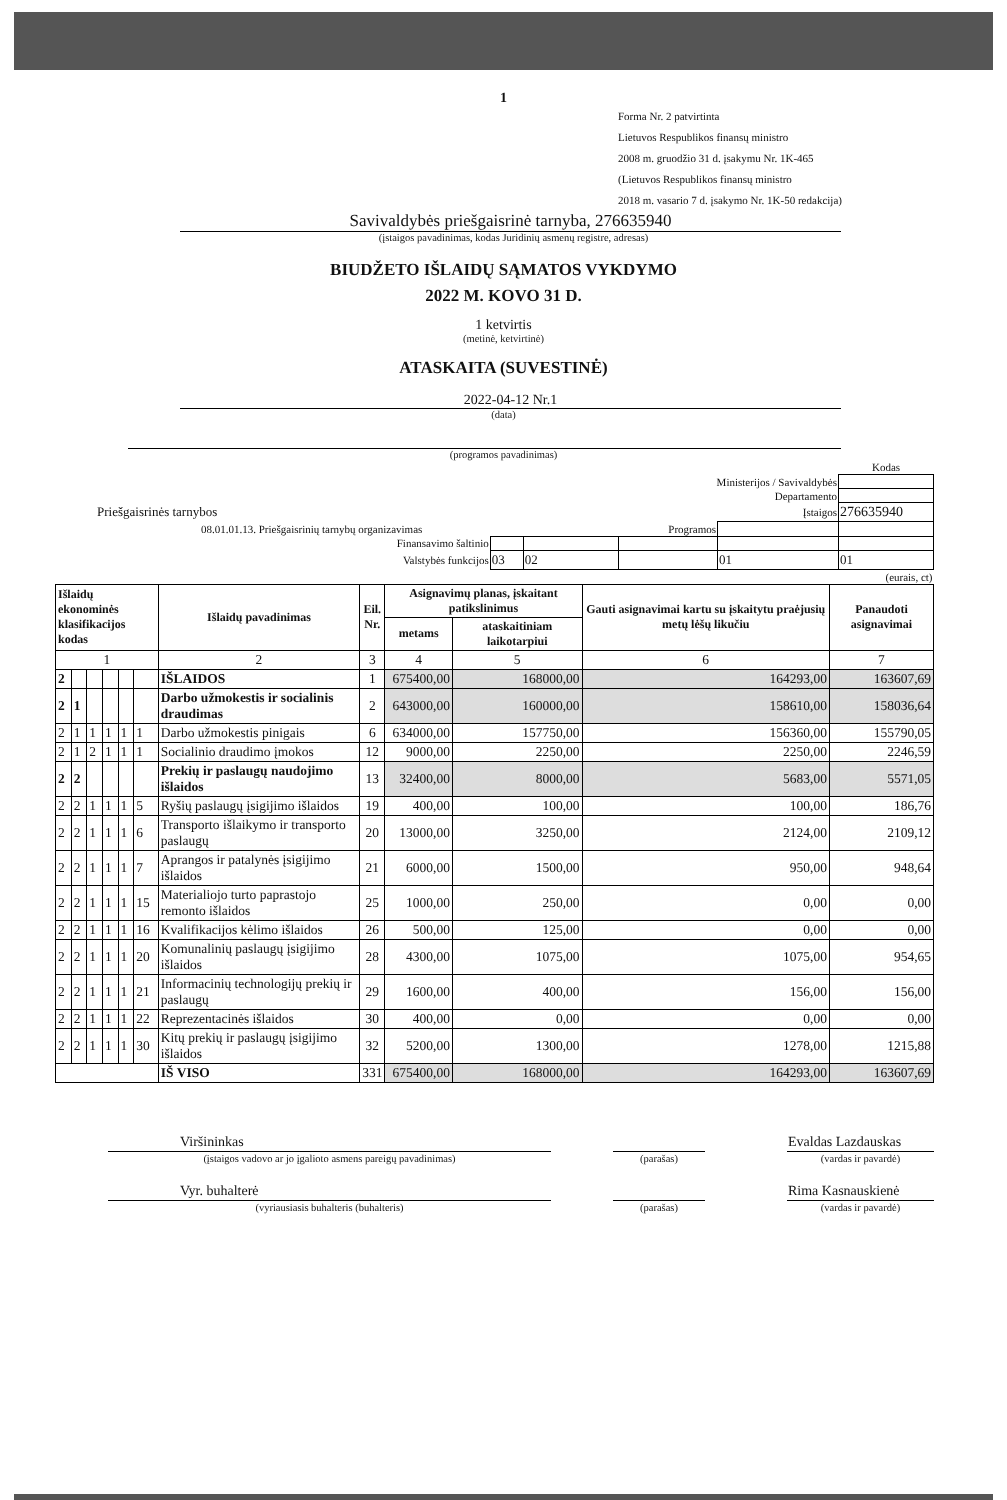1
Forma Nr. 2 patvirtinta
Lietuvos Respublikos finansų ministro
2008 m. gruodžio 31 d. įsakymu Nr. 1K-465
(Lietuvos Respublikos finansų ministro
2018 m. vasario 7 d. įsakymo Nr. 1K-50 redakcija)
Savivaldybės priešgaisrinė tarnyba, 276635940
(įstaigos pavadinimas, kodas Juridinių asmenų registre, adresas)
BIUDŽETO IŠLAIDŲ SĄMATOS VYKDYMO
2022 M. KOVO 31 D.
1 ketvirtis
(metinė, ketvirtinė)
ATASKAITA (SUVESTINĖ)
2022-04-12 Nr.1
(data)
(programos pavadinimas)
| | | | | | Kodas |
| Ministerijos / Savivaldybės | | | | | |
| Departamento | | | | | |
| Priešgaisrinės tarnybos | | | | Įstaigos | 276635940 |
| 08.01.01.13. Priešgaisrinių tarnybų organizavimas | | | Programos | | |
| Finansavimo šaltinio | | | | | |
| Valstybės funkcijos | 03 | 02 | | 01 | 01 |
| (eurais, ct) | | | | | |
| Išlaidų ekonominės klasifikacijos kodas | | | | | | Išlaidų pavadinimas | Eil. Nr. | Asignavimų planas, įskaitant patikslinimus | | Gauti asignavimai kartu su įskaitytu praėjusių metų lėšų likučiu | Panaudoti asignavimai |
| --- | --- | --- | --- | --- | --- | --- | --- | --- | --- | --- | --- |
| | | | | | | | | metams | ataskaitiniam laikotarpiui | | |
| 1 | | | | | | 2 | 3 | 4 | 5 | 6 | 7 |
| 2 | | | | | | IŠLAIDOS | 1 | 675400,00 | 168000,00 | 164293,00 | 163607,69 |
| 2 | 1 | | | | | Darbo užmokestis ir socialinis draudimas | 2 | 643000,00 | 160000,00 | 158610,00 | 158036,64 |
| 2 | 1 | 1 | 1 | 1 | 1 | Darbo užmokestis pinigais | 6 | 634000,00 | 157750,00 | 156360,00 | 155790,05 |
| 2 | 1 | 2 | 1 | 1 | 1 | Socialinio draudimo įmokos | 12 | 9000,00 | 2250,00 | 2250,00 | 2246,59 |
| 2 | 2 | | | | | Prekių ir paslaugų naudojimo išlaidos | 13 | 32400,00 | 8000,00 | 5683,00 | 5571,05 |
| 2 | 2 | 1 | 1 | 1 | 5 | Ryšių paslaugų įsigijimo išlaidos | 19 | 400,00 | 100,00 | 100,00 | 186,76 |
| 2 | 2 | 1 | 1 | 1 | 6 | Transporto išlaikymo ir transporto paslaugų | 20 | 13000,00 | 3250,00 | 2124,00 | 2109,12 |
| 2 | 2 | 1 | 1 | 1 | 7 | Aprangos ir patalynės įsigijimo išlaidos | 21 | 6000,00 | 1500,00 | 950,00 | 948,64 |
| 2 | 2 | 1 | 1 | 1 | 15 | Materialiojo turto paprastojo remonto išlaidos | 25 | 1000,00 | 250,00 | 0,00 | 0,00 |
| 2 | 2 | 1 | 1 | 1 | 16 | Kvalifikacijos kėlimo išlaidos | 26 | 500,00 | 125,00 | 0,00 | 0,00 |
| 2 | 2 | 1 | 1 | 1 | 20 | Komunalinių paslaugų įsigijimo išlaidos | 28 | 4300,00 | 1075,00 | 1075,00 | 954,65 |
| 2 | 2 | 1 | 1 | 1 | 21 | Informacinių technologijų prekių ir paslaugų | 29 | 1600,00 | 400,00 | 156,00 | 156,00 |
| 2 | 2 | 1 | 1 | 1 | 22 | Reprezentacinės išlaidos | 30 | 400,00 | 0,00 | 0,00 | 0,00 |
| 2 | 2 | 1 | 1 | 1 | 30 | Kitų prekių ir paslaugų įsigijimo išlaidos | 32 | 5200,00 | 1300,00 | 1278,00 | 1215,88 |
| | | | | | | IŠ VISO | 331 | 675400,00 | 168000,00 | 164293,00 | 163607,69 |
| Viršininkas | | | | Evaldas Lazdauskas |
| (įstaigos vadovo ar jo įgalioto asmens pareigų pavadinimas) | | (parašas) | | (vardas ir pavardė) |
| Vyr. buhalterė | | | | Rima Kasnauskienė |
| (vyriausiasis buhalteris (buhalteris) | | (parašas) | | (vardas ir pavardė) |